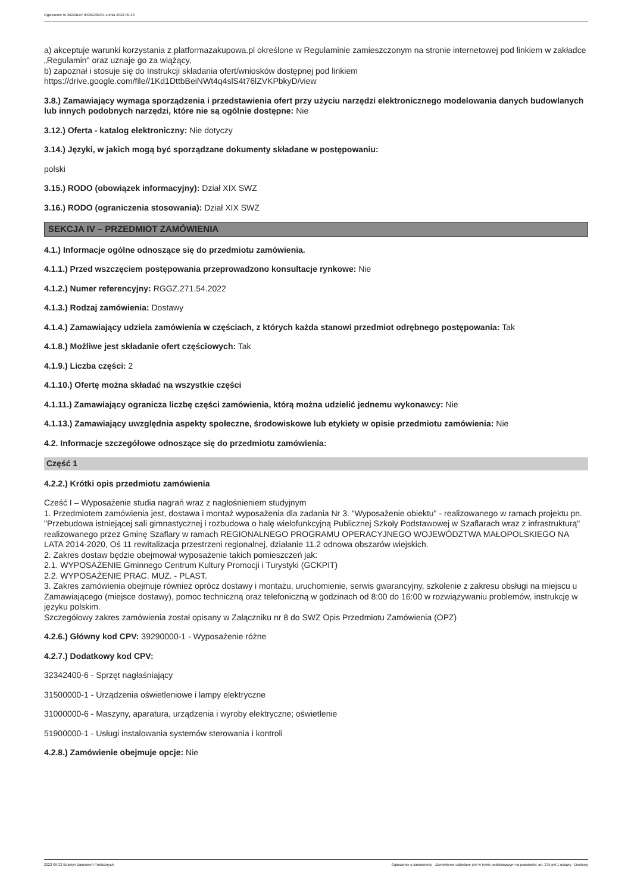Ogłoszenie nr 2022/BZP 00361281/01 z dnia 2022-09-23
a) akceptuje warunki korzystania z platformazakupowa.pl określone w Regulaminie zamieszczonym na stronie internetowej pod linkiem w zakładce „Regulamin" oraz uznaje go za wiążący,
b) zapoznał i stosuje się do Instrukcji składania ofert/wniosków dostępnej pod linkiem
https://drive.google.com/file//1Kd1DttbBeiNWt4q4slS4t76lZVKPbkyD/view
3.8.) Zamawiający wymaga sporządzenia i przedstawienia ofert przy użyciu narzędzi elektronicznego modelowania danych budowlanych lub innych podobnych narzędzi, które nie są ogólnie dostępne: Nie
3.12.) Oferta - katalog elektroniczny: Nie dotyczy
3.14.) Języki, w jakich mogą być sporządzane dokumenty składane w postępowaniu:
polski
3.15.) RODO (obowiązek informacyjny): Dział XIX SWZ
3.16.) RODO (ograniczenia stosowania): Dział XIX SWZ
SEKCJA IV – PRZEDMIOT ZAMÓWIENIA
4.1.) Informacje ogólne odnoszące się do przedmiotu zamówienia.
4.1.1.) Przed wszczęciem postępowania przeprowadzono konsultacje rynkowe: Nie
4.1.2.) Numer referencyjny: RGGZ.271.54.2022
4.1.3.) Rodzaj zamówienia: Dostawy
4.1.4.) Zamawiający udziela zamówienia w częściach, z których każda stanowi przedmiot odrębnego postępowania: Tak
4.1.8.) Możliwe jest składanie ofert częściowych: Tak
4.1.9.) Liczba części: 2
4.1.10.) Ofertę można składać na wszystkie części
4.1.11.) Zamawiający ogranicza liczbę części zamówienia, którą można udzielić jednemu wykonawcy: Nie
4.1.13.) Zamawiający uwzględnia aspekty społeczne, środowiskowe lub etykiety w opisie przedmiotu zamówienia: Nie
4.2. Informacje szczegółowe odnoszące się do przedmiotu zamówienia:
Część 1
4.2.2.) Krótki opis przedmiotu zamówienia
Cześć I – Wyposażenie studia nagrań wraz z nagłośnieniem studyjnym
1. Przedmiotem zamówienia jest, dostawa i montaż wyposażenia dla zadania Nr 3. "Wyposażenie obiektu" - realizowanego w ramach projektu pn. "Przebudowa istniejącej sali gimnastycznej i rozbudowa o halę wielofunkcyjną Publicznej Szkoły Podstawowej w Szaflarach wraz z infrastrukturą" realizowanego przez Gminę Szaflary w ramach REGIONALNEGO PROGRAMU OPERACYJNEGO WOJEWÓDZTWA MAŁOPOLSKIEGO NA LATA 2014-2020, Oś 11 rewitalizacja przestrzeni regionalnej, działanie 11.2 odnowa obszarów wiejskich.
2. Zakres dostaw będzie obejmował wyposażenie takich pomieszczeń jak:
2.1. WYPOSAŻENIE Gminnego Centrum Kultury Promocji i Turystyki (GCKPIT)
2.2. WYPOSAŻENIE PRAC. MUZ. - PLAST.
3. Zakres zamówienia obejmuje również oprócz dostawy i montażu, uruchomienie, serwis gwarancyjny, szkolenie z zakresu obsługi na miejscu u Zamawiającego (miejsce dostawy), pomoc techniczną oraz telefoniczną w godzinach od 8:00 do 16:00 w rozwiązywaniu problemów, instrukcję w języku polskim.
Szczegółowy zakres zamówienia został opisany w Załączniku nr 8 do SWZ Opis Przedmiotu Zamówienia (OPZ)
4.2.6.) Główny kod CPV: 39290000-1 - Wyposażenie różne
4.2.7.) Dodatkowy kod CPV:
32342400-6 - Sprzęt nagłaśniający
31500000-1 - Urządzenia oświetleniowe i lampy elektryczne
31000000-6 - Maszyny, aparatura, urządzenia i wyroby elektryczne; oświetlenie
51900000-1 - Usługi instalowania systemów sterowania i kontroli
4.2.8.) Zamówienie obejmuje opcje: Nie
2022-09-23 Biuletyn Zamówień Publicznych Ogłoszenie o zamówieniu - Zamówienie udzielane jest w trybie podstawowym na podstawie: art. 275 pkt 1 ustawy - Dostawy